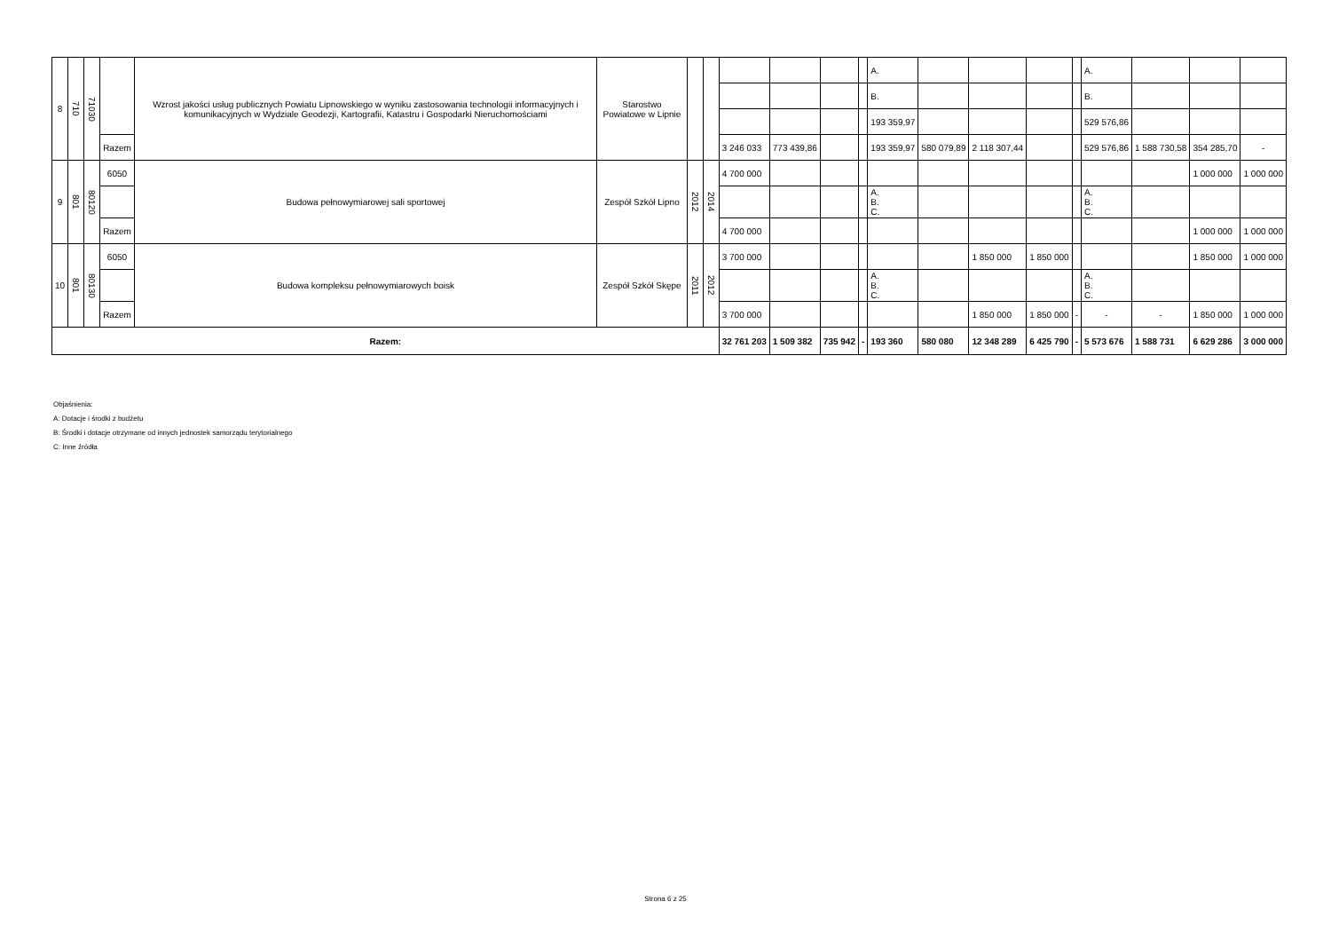| 8 | 710 | 71030 | | Wzrost jakości usług publicznych Powiatu Lipnowskiego w wyniku zastosowania technologii informacyjnych i komunikacyjnych w Wydziale Geodezji, Kartografii, Katastru i Gospodarki Nieruchomościami | Starostwo Powiatowe w Lipnie | | | | | | | A. | | | | | A. | | | |
| | | | | | | | | | | | | B. | | | | | B. | | | |
| | | | | | | | | | | | | 193 359,97 | | | | | 529 576,86 | | | |
| | | | Razem | | | | | 3 246 033 | 773 439,86 | | | 193 359,97 | 580 079,89 | 2 118 307,44 | | | 529 576,86 | 1 588 730,58 | 354 285,70 | - |
| 9 | 801 | 80120 | 6050 | Budowa pełnowymiarowej sali sportowej | Zespół Szkół Lipno | 2012 | 2014 | 4 700 000 | | | | | | | | | | | 1 000 000 | 1 000 000 |
| | | | | | | | | | | | | A. B. C. | | | | | A. B. C. | | | |
| | | | Razem | | | | | 4 700 000 | | | | | | | | | | | 1 000 000 | 1 000 000 |
| 10 | 801 | 80130 | 6050 | Budowa kompleksu pełnowymiarowych boisk | Zespół Szkół Skępe | 2011 | 2012 | 3 700 000 | | | | | | 1 850 000 | 1 850 000 | | | | 1 850 000 | 1 000 000 |
| | | | | | | | | | | | | A. B. C. | | | | | A. B. C. | | | |
| | | | Razem | | | | | 3 700 000 | | | | | | 1 850 000 | 1 850 000 | - | - | - | 1 850 000 | 1 000 000 |
| Razem: | | | | | | | | 32 761 203 | 1 509 382 | 735 942 | - | 193 360 | 580 080 | 12 348 289 | 6 425 790 | - | 5 573 676 | 1 588 731 | 6 629 286 | 3 000 000 |
Objaśnienia:
A: Dotacje i środki z budżetu
B: Środki i dotacje otrzymane od innych jednostek samorządu terytorialnego
C: Inne źródła
Strona 6 z 25